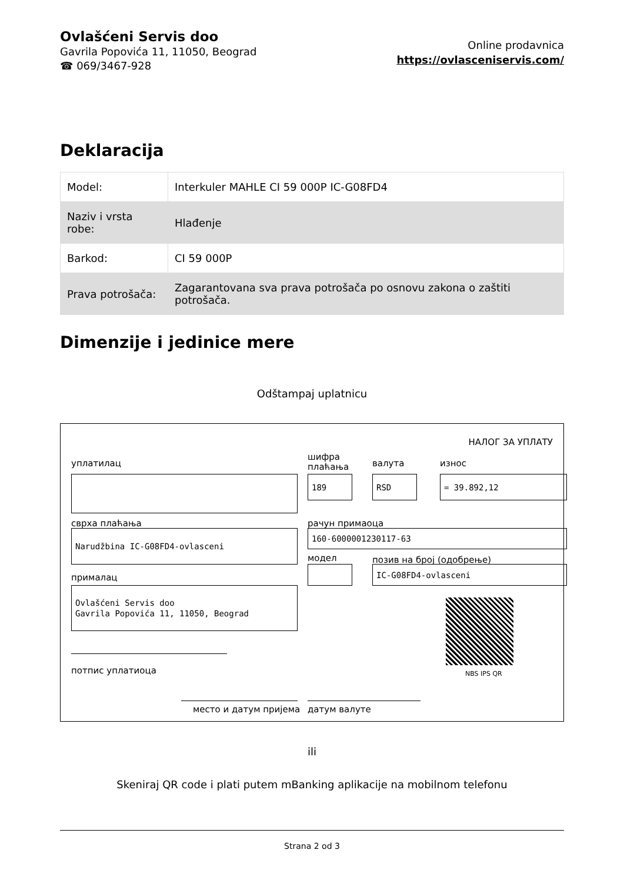Ovlašćeni Servis doo
Gavrila Popovića 11, 11050, Beograd
☎ 069/3467-928
Online prodavnica
https://ovlasceniservis.com/
Deklaracija
| Model: | Interkuler MAHLE CI 59 000P IC-G08FD4 |
| Naziv i vrsta robe: | Hlađenje |
| Barkod: | CI 59 000P |
| Prava potrošača: | Zagarantovana sva prava potrošača po osnovu zakona o zaštiti potrošača. |
Dimenzije i jedinice mere
Odštampaj uplatnicu
НАЛОГ ЗА УПЛАТУ
уплатилац
шифра
плаћања
валута износ
189 RSD = 39.892,12
сврха плаћања рачун примаоца
Narudžbina IC-G08FD4-ovlasceni 160-6000001230117-63
модел позив на број (одобрење)
IC-G08FD4-ovlasceni
прималац
Ovlašćeni Servis doo
Gavrila Popovića 11, 11050, Beograd
NBS IPS QR
потпис уплатиоца
место и датум пријема датум валуте
ili
Skeniraj QR code i plati putem mBanking aplikacije na mobilnom telefonu
Strana 2 od 3